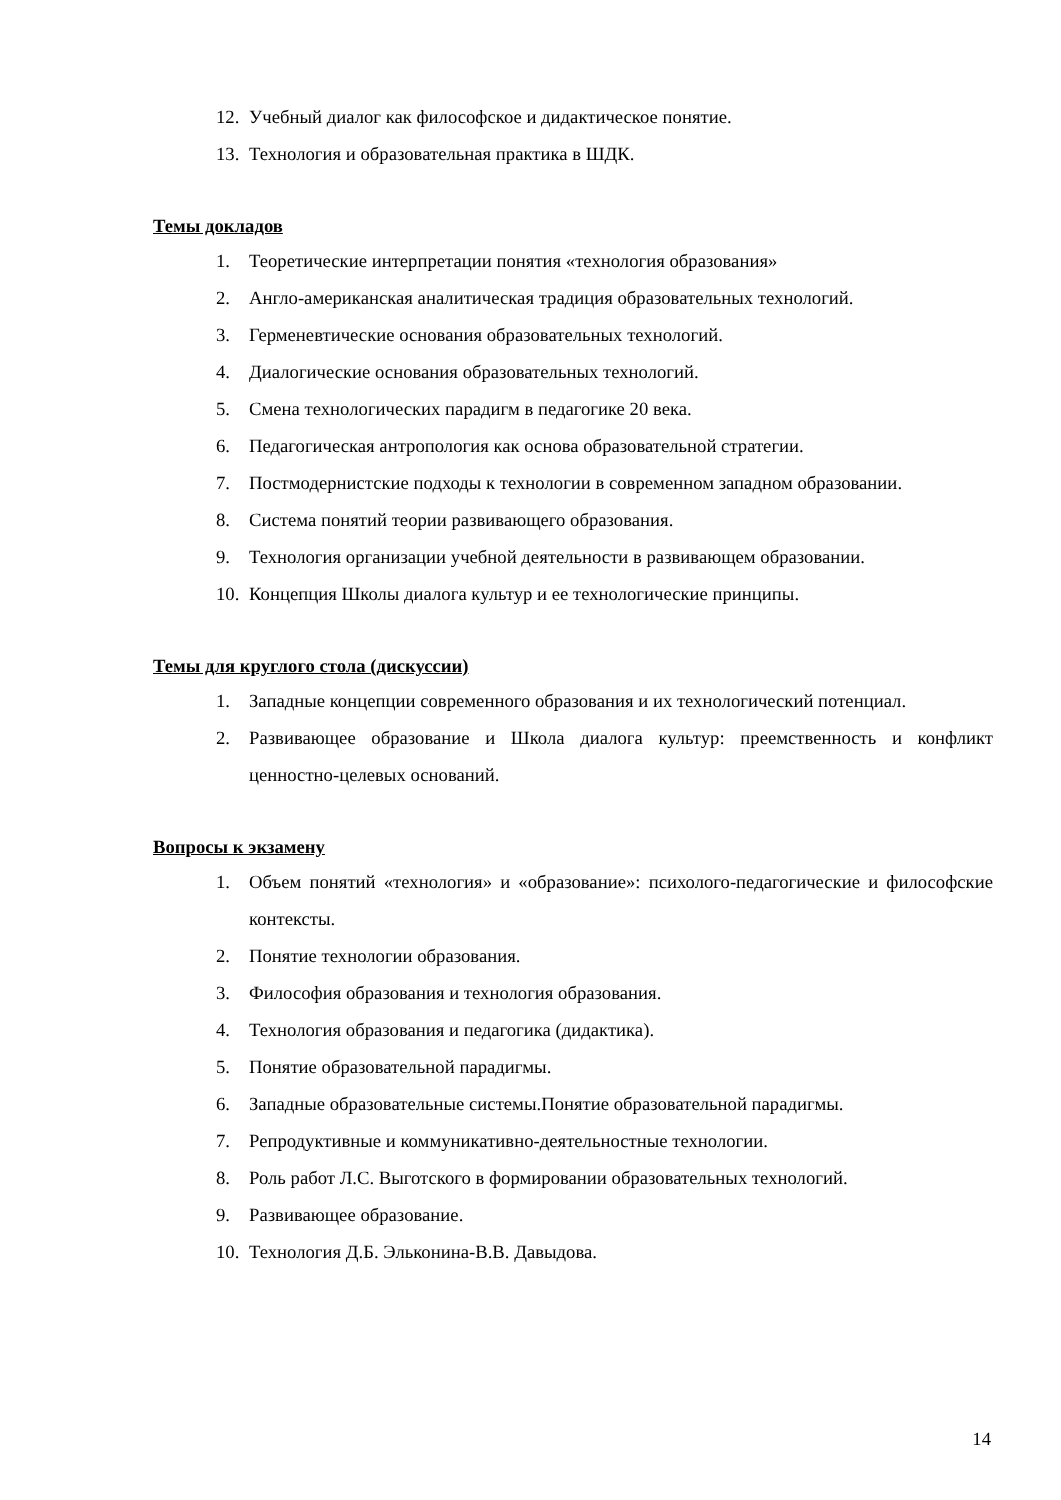12. Учебный диалог как философское и дидактическое понятие.
13. Технология и образовательная практика в ШДК.
Темы докладов
1. Теоретические интерпретации понятия «технология образования»
2. Англо-американская аналитическая традиция образовательных технологий.
3. Герменевтические основания образовательных технологий.
4. Диалогические основания образовательных технологий.
5. Смена технологических парадигм в педагогике 20 века.
6. Педагогическая антропология как основа образовательной стратегии.
7. Постмодернистские подходы к технологии в современном западном образовании.
8. Система понятий теории развивающего образования.
9. Технология организации учебной деятельности в развивающем образовании.
10. Концепция Школы диалога культур и ее технологические принципы.
Темы для круглого стола (дискуссии)
1. Западные концепции современного образования и их технологический потенциал.
2. Развивающее образование и Школа диалога культур: преемственность и конфликт ценностно-целевых оснований.
Вопросы к экзамену
1. Объем понятий «технология» и «образование»: психолого-педагогические и философские контексты.
2. Понятие технологии образования.
3. Философия образования и технология образования.
4. Технология образования и педагогика (дидактика).
5. Понятие образовательной парадигмы.
6. Западные образовательные системы.Понятие образовательной парадигмы.
7. Репродуктивные и коммуникативно-деятельностные технологии.
8. Роль работ Л.С. Выготского в формировании образовательных технологий.
9. Развивающее образование.
10. Технология Д.Б. Эльконина-В.В. Давыдова.
14